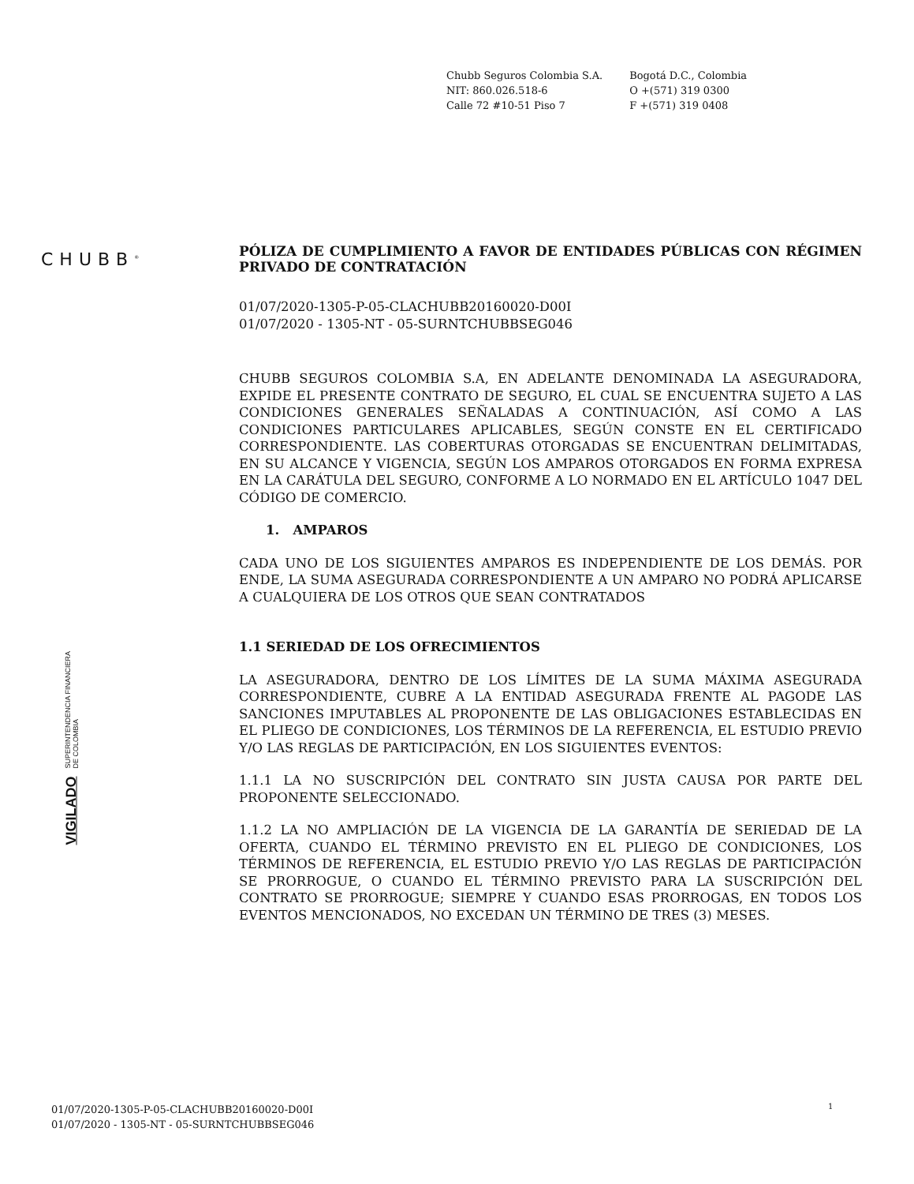Chubb Seguros Colombia S.A.
NIT: 860.026.518-6
Calle 72 #10-51 Piso 7
Bogotá D.C., Colombia
O +(571) 319 0300
F +(571) 319 0408
CHUBB<sup>®</sup>
VIGILADO SUPERINTENDENCIA FINANCIERA
DE COLOMBIA
PÓLIZA DE CUMPLIMIENTO A FAVOR DE ENTIDADES PÚBLICAS CON RÉGIMEN PRIVADO DE CONTRATACIÓN
01/07/2020-1305-P-05-CLACHUBB20160020-D00I
01/07/2020 - 1305-NT - 05-SURNTCHUBBSEG046
CHUBB SEGUROS COLOMBIA S.A, EN ADELANTE DENOMINADA LA ASEGURADORA, EXPIDE EL PRESENTE CONTRATO DE SEGURO, EL CUAL SE ENCUENTRA SUJETO A LAS CONDICIONES GENERALES SEÑALADAS A CONTINUACIÓN, ASÍ COMO A LAS CONDICIONES PARTICULARES APLICABLES, SEGÚN CONSTE EN EL CERTIFICADO CORRESPONDIENTE. LAS COBERTURAS OTORGADAS SE ENCUENTRAN DELIMITADAS, EN SU ALCANCE Y VIGENCIA, SEGÚN LOS AMPAROS OTORGADOS EN FORMA EXPRESA EN LA CARÁTULA DEL SEGURO, CONFORME A LO NORMADO EN EL ARTÍCULO 1047 DEL CÓDIGO DE COMERCIO.
1. AMPAROS
CADA UNO DE LOS SIGUIENTES AMPAROS ES INDEPENDIENTE DE LOS DEMÁS. POR ENDE, LA SUMA ASEGURADA CORRESPONDIENTE A UN AMPARO NO PODRÁ APLICARSE A CUALQUIERA DE LOS OTROS QUE SEAN CONTRATADOS
1.1 SERIEDAD DE LOS OFRECIMIENTOS
LA ASEGURADORA, DENTRO DE LOS LÍMITES DE LA SUMA MÁXIMA ASEGURADA CORRESPONDIENTE, CUBRE A LA ENTIDAD ASEGURADA FRENTE AL PAGODE LAS SANCIONES IMPUTABLES AL PROPONENTE DE LAS OBLIGACIONES ESTABLECIDAS EN EL PLIEGO DE CONDICIONES, LOS TÉRMINOS DE LA REFERENCIA, EL ESTUDIO PREVIO Y/O LAS REGLAS DE PARTICIPACIÓN, EN LOS SIGUIENTES EVENTOS:
1.1.1 LA NO SUSCRIPCIÓN DEL CONTRATO SIN JUSTA CAUSA POR PARTE DEL PROPONENTE SELECCIONADO.
1.1.2 LA NO AMPLIACIÓN DE LA VIGENCIA DE LA GARANTÍA DE SERIEDAD DE LA OFERTA, CUANDO EL TÉRMINO PREVISTO EN EL PLIEGO DE CONDICIONES, LOS TÉRMINOS DE REFERENCIA, EL ESTUDIO PREVIO Y/O LAS REGLAS DE PARTICIPACIÓN SE PRORROGUE, O CUANDO EL TÉRMINO PREVISTO PARA LA SUSCRIPCIÓN DEL CONTRATO SE PRORROGUE; SIEMPRE Y CUANDO ESAS PRORROGAS, EN TODOS LOS EVENTOS MENCIONADOS, NO EXCEDAN UN TÉRMINO DE TRES (3) MESES.
01/07/2020-1305-P-05-CLACHUBB20160020-D00I
01/07/2020 - 1305-NT - 05-SURNTCHUBBSEG046
1